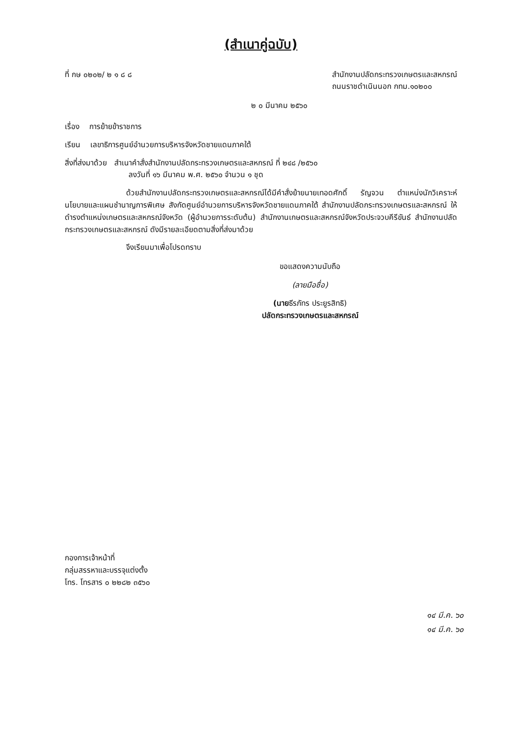(สำเนาคู่ฉบับ)
ที่ กษ ๐๒๐๒/ ๒ ๑ ๘ ๘ สำนักงานปลัดกระทรวงเกษตรและสหกรณ์
ถนนราชดำเนินนอก กทม.๑๐๒๐๐
๒ ๐ มีนาคม ๒๕๖๐
เรื่อง การย้ายข้าราชการ
เรียน เลขาธิการศูนย์อำนวยการบริหารจังหวัดชายแดนภาคใต้
สิ่งที่ส่งมาด้วย สำเนาคำสั่งสำนักงานปลัดกระทรวงเกษตรและสหกรณ์ ที่ ๒๔๘ /๒๕๖๐
ลงวันที่ ๑๖ มีนาคม พ.ศ. ๒๕๖๐ จำนวน ๑ ชุด
ด้วยสำนักงานปลัดกระทรวงเกษตรและสหกรณ์ได้มีคำสั่งย้ายนายเทอดศักดิ์ รัญจวน ตำแหน่งนักวิเคราะห์นโยบายและแผนชำนาญการพิเศษ สังกัดศูนย์อำนวยการบริหารจังหวัดชายแดนภาคใต้ สำนักงานปลัดกระทรวงเกษตรและสหกรณ์ ให้ดำรงตำแหน่งเกษตรและสหกรณ์จังหวัด (ผู้อำนวยการระดับต้น) สำนักงานเกษตรและสหกรณ์จังหวัดประจวบคีรีขันธ์ สำนักงานปลัดกระทรวงเกษตรและสหกรณ์ ดังมีรายละเอียดตามสิ่งที่ส่งมาด้วย
จึงเรียนมาเพื่อโปรดทราบ
ขอแสดงความนับถือ
(ลายมือชื่อ)
(นายธีรภัทร ประยูรสิทธิ)
ปลัดกระทรวงเกษตรและสหกรณ์
กองการเจ้าหน้าที่
กลุ่มสรรหาและบรรจุแต่งตั้ง
โทร. โทรสาร ๐ ๒๒๘๒ ๓๕๖๐
๑๔ มี.ค. ๖๐
๑๔ มี.ค. ๖๐